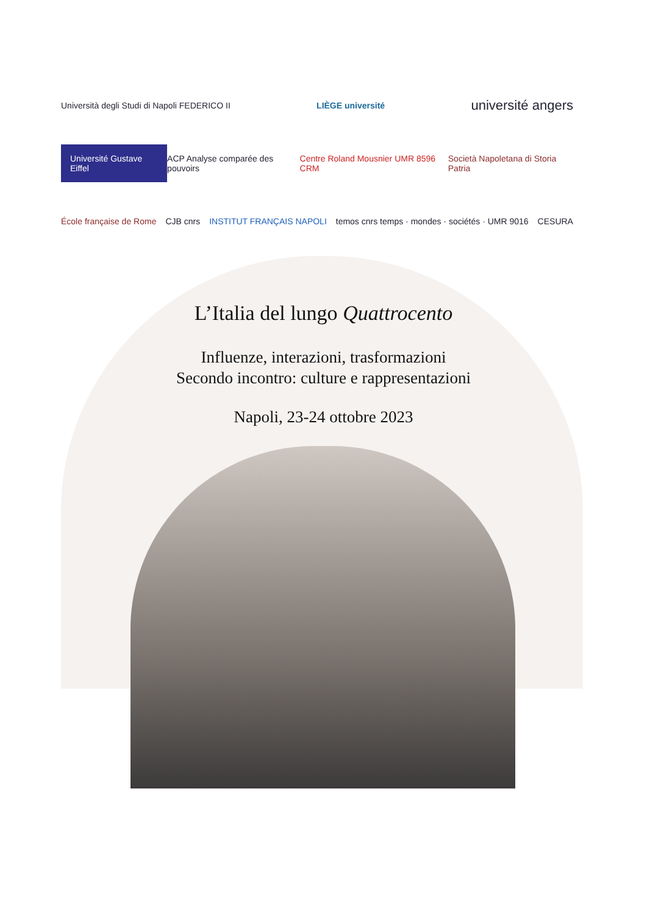Università degli Studi di Napoli FEDERICO II LIÈGE université université angers
Université Gustave Eiffel ACP Analyse comparée des pouvoirs Centre Roland Mousnier UMR 8596 CRM Società Napoletana di Storia Patria
École française de Rome CJB cnrs INSTITUT FRANÇAIS NAPOLI temos cnrs temps · mondes · sociétés · UMR 9016 CESURA
L’Italia del lungo Quattrocento
Influenze, interazioni, trasformazioni
Secondo incontro: culture e rappresentazioni
Napoli, 23-24 ottobre 2023